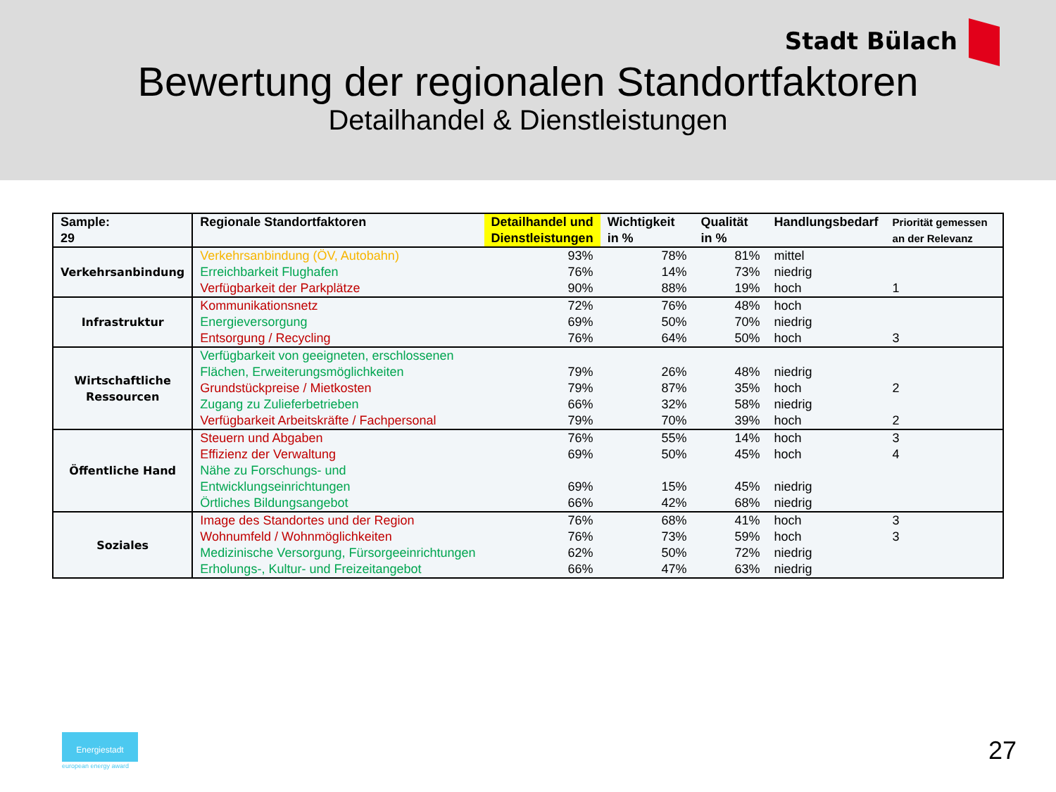Stadt Bülach
Bewertung der regionalen Standortfaktoren
Detailhandel & Dienstleistungen
| Sample: 29 | Regionale Standortfaktoren | Detailhandel und Dienstleistungen | Wichtigkeit in % | Qualität in % | Handlungsbedarf | Priorität gemessen an der Relevanz |
| --- | --- | --- | --- | --- | --- | --- |
| Verkehrsanbindung | Verkehrsanbindung (ÖV, Autobahn) | 93% | 78% | 81% | mittel | |
| | Erreichbarkeit Flughafen | 76% | 14% | 73% | niedrig | |
| | Verfügbarkeit der Parkplätze | 90% | 88% | 19% | hoch | 1 |
| Infrastruktur | Kommunikationsnetz | 72% | 76% | 48% | hoch | |
| | Energieversorgung | 69% | 50% | 70% | niedrig | |
| | Entsorgung / Recycling | 76% | 64% | 50% | hoch | 3 |
| Wirtschaftliche Ressourcen | Verfügbarkeit von geeigneten, erschlossenen Flächen, Erweiterungsmöglichkeiten | 79% | 26% | 48% | niedrig | |
| | Grundstückpreise / Mietkosten | 79% | 87% | 35% | hoch | 2 |
| | Zugang zu Zulieferbetrieben | 66% | 32% | 58% | niedrig | |
| | Verfügbarkeit Arbeitskräfte / Fachpersonal | 79% | 70% | 39% | hoch | 2 |
| Öffentliche Hand | Steuern und Abgaben | 76% | 55% | 14% | hoch | 3 |
| | Effizienz der Verwaltung | 69% | 50% | 45% | hoch | 4 |
| | Nähe zu Forschungs- und Entwicklungseinrichtungen | 69% | 15% | 45% | niedrig | |
| | Örtliches Bildungsangebot | 66% | 42% | 68% | niedrig | |
| Soziales | Image des Standortes und der Region | 76% | 68% | 41% | hoch | 3 |
| | Wohnumfeld / Wohnmöglichkeiten | 76% | 73% | 59% | hoch | 3 |
| | Medizinische Versorgung, Fürsorgeeinrichtungen | 62% | 50% | 72% | niedrig | |
| | Erholungs-, Kultur- und Freizeitangebot | 66% | 47% | 63% | niedrig | |
Energiestadt
european energy award
27